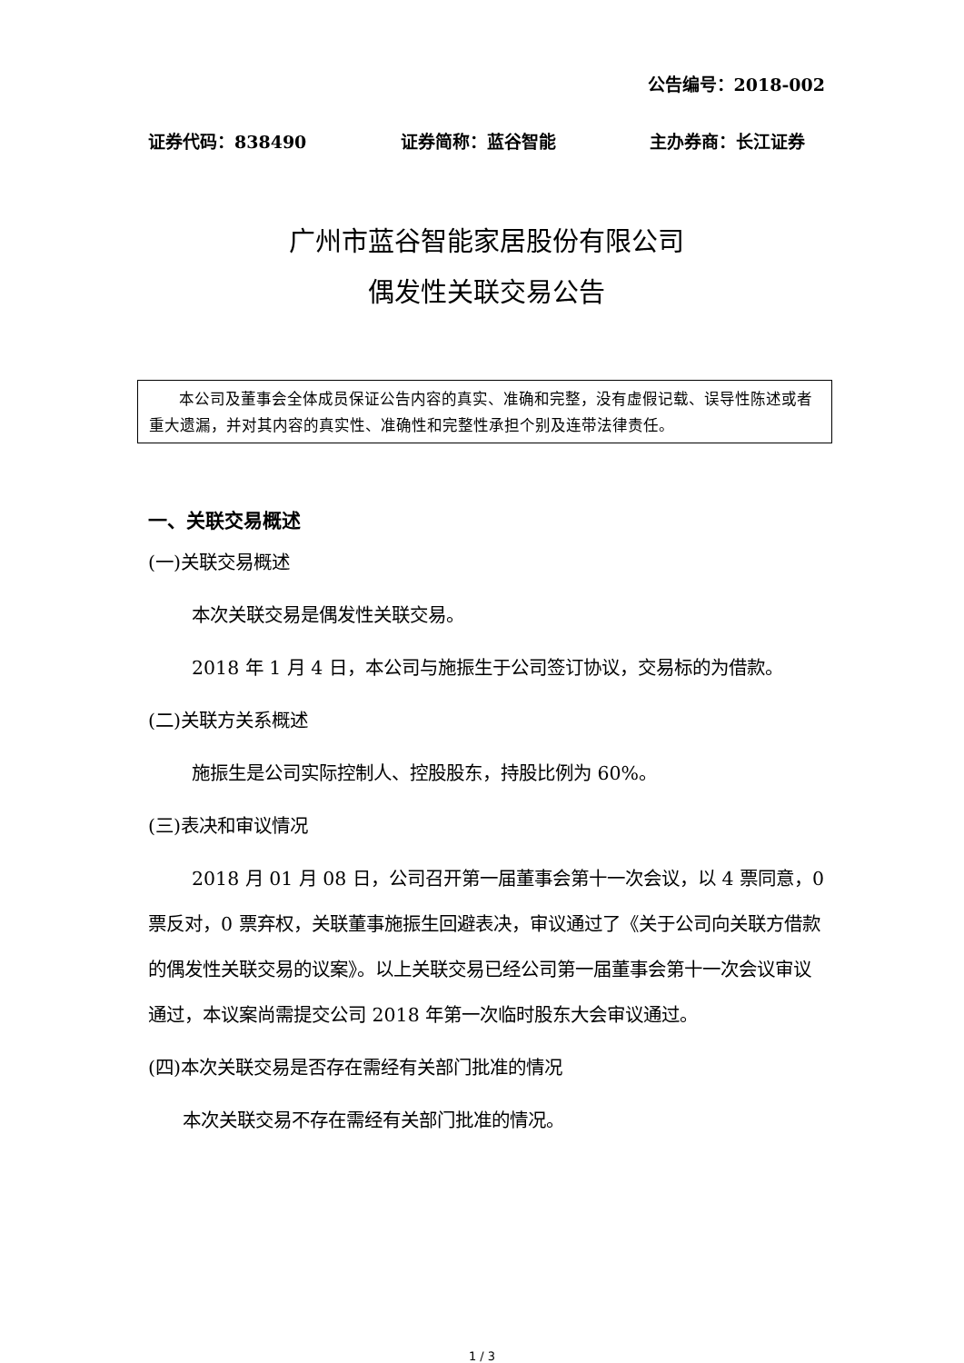公告编号：2018-002
证券代码：838490 证券简称：蓝谷智能 主办券商：长江证券
广州市蓝谷智能家居股份有限公司
偶发性关联交易公告
  本公司及董事会全体成员保证公告内容的真实、准确和完整，没有虚假记载、误导性陈述或者重大遗漏，并对其内容的真实性、准确性和完整性承担个别及连带法律责任。
一、关联交易概述
(一)关联交易概述
本次关联交易是偶发性关联交易。
2018 年 1 月 4 日，本公司与施振生于公司签订协议，交易标的为借款。
(二)关联方关系概述
施振生是公司实际控制人、控股股东，持股比例为 60%。
(三)表决和审议情况
2018 月 01 月 08 日，公司召开第一届董事会第十一次会议，以 4 票同意，0 票反对，0 票弃权，关联董事施振生回避表决，审议通过了《关于公司向关联方借款的偶发性关联交易的议案》。以上关联交易已经公司第一届董事会第十一次会议审议通过，本议案尚需提交公司 2018 年第一次临时股东大会审议通过。
(四)本次关联交易是否存在需经有关部门批准的情况
本次关联交易不存在需经有关部门批准的情况。
1 / 3